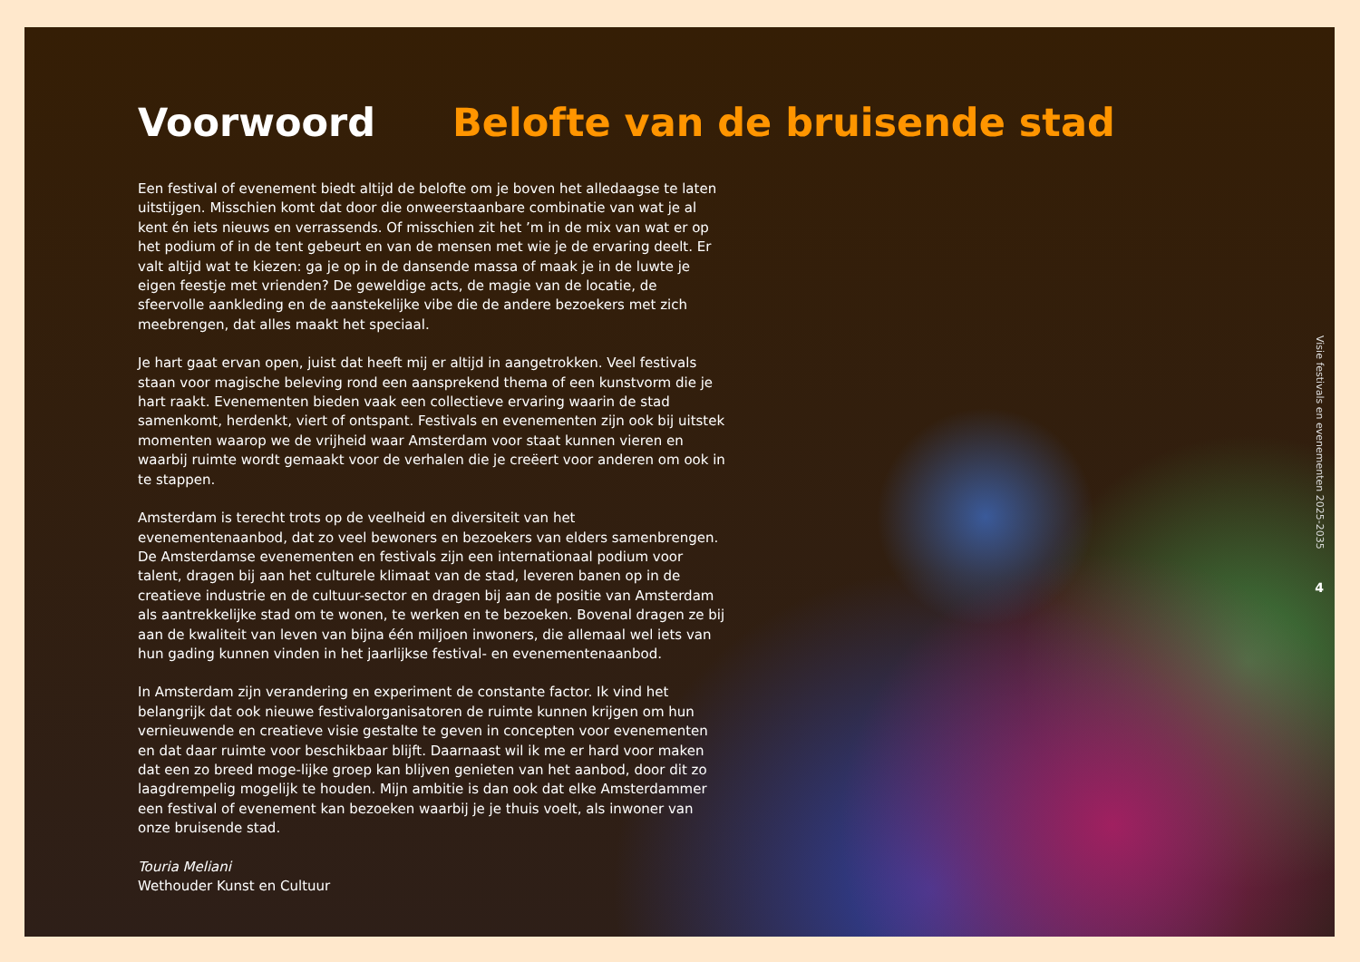Voorwoord Belofte van de bruisende stad
Een festival of evenement biedt altijd de belofte om je boven het alledaagse te laten uitstijgen. Misschien komt dat door die onweerstaanbare combinatie van wat je al kent én iets nieuws en verrassends. Of misschien zit het ’m in de mix van wat er op het podium of in de tent gebeurt en van de mensen met wie je de ervaring deelt. Er valt altijd wat te kiezen: ga je op in de dansende massa of maak je in de luwte je eigen feestje met vrienden? De geweldige acts, de magie van de locatie, de sfeervolle aankleding en de aanstekelijke vibe die de andere bezoekers met zich meebrengen, dat alles maakt het speciaal.
Je hart gaat ervan open, juist dat heeft mij er altijd in aangetrokken. Veel festivals staan voor magische beleving rond een aansprekend thema of een kunstvorm die je hart raakt. Evenementen bieden vaak een collectieve ervaring waarin de stad samenkomt, herdenkt, viert of ontspant. Festivals en evenementen zijn ook bij uitstek momenten waarop we de vrijheid waar Amsterdam voor staat kunnen vieren en waarbij ruimte wordt gemaakt voor de verhalen die je creëert voor anderen om ook in te stappen.
Amsterdam is terecht trots op de veelheid en diversiteit van het evenementenaanbod, dat zo veel bewoners en bezoekers van elders samenbrengen. De Amsterdamse evenementen en festivals zijn een internationaal podium voor talent, dragen bij aan het culturele klimaat van de stad, leveren banen op in de creatieve industrie en de cultuur-sector en dragen bij aan de positie van Amsterdam als aantrekkelijke stad om te wonen, te werken en te bezoeken. Bovenal dragen ze bij aan de kwaliteit van leven van bijna één miljoen inwoners, die allemaal wel iets van hun gading kunnen vinden in het jaarlijkse festival- en evenementenaanbod.
In Amsterdam zijn verandering en experiment de constante factor. Ik vind het belangrijk dat ook nieuwe festivalorganisatoren de ruimte kunnen krijgen om hun vernieuwende en creatieve visie gestalte te geven in concepten voor evenementen en dat daar ruimte voor beschikbaar blijft. Daarnaast wil ik me er hard voor maken dat een zo breed moge-lijke groep kan blijven genieten van het aanbod, door dit zo laagdrempelig mogelijk te houden. Mijn ambitie is dan ook dat elke Amsterdammer een festival of evenement kan bezoeken waarbij je je thuis voelt, als inwoner van onze bruisende stad.
Touria Meliani
Wethouder Kunst en Cultuur
Visie festivals en evenementen 2025-2035
4